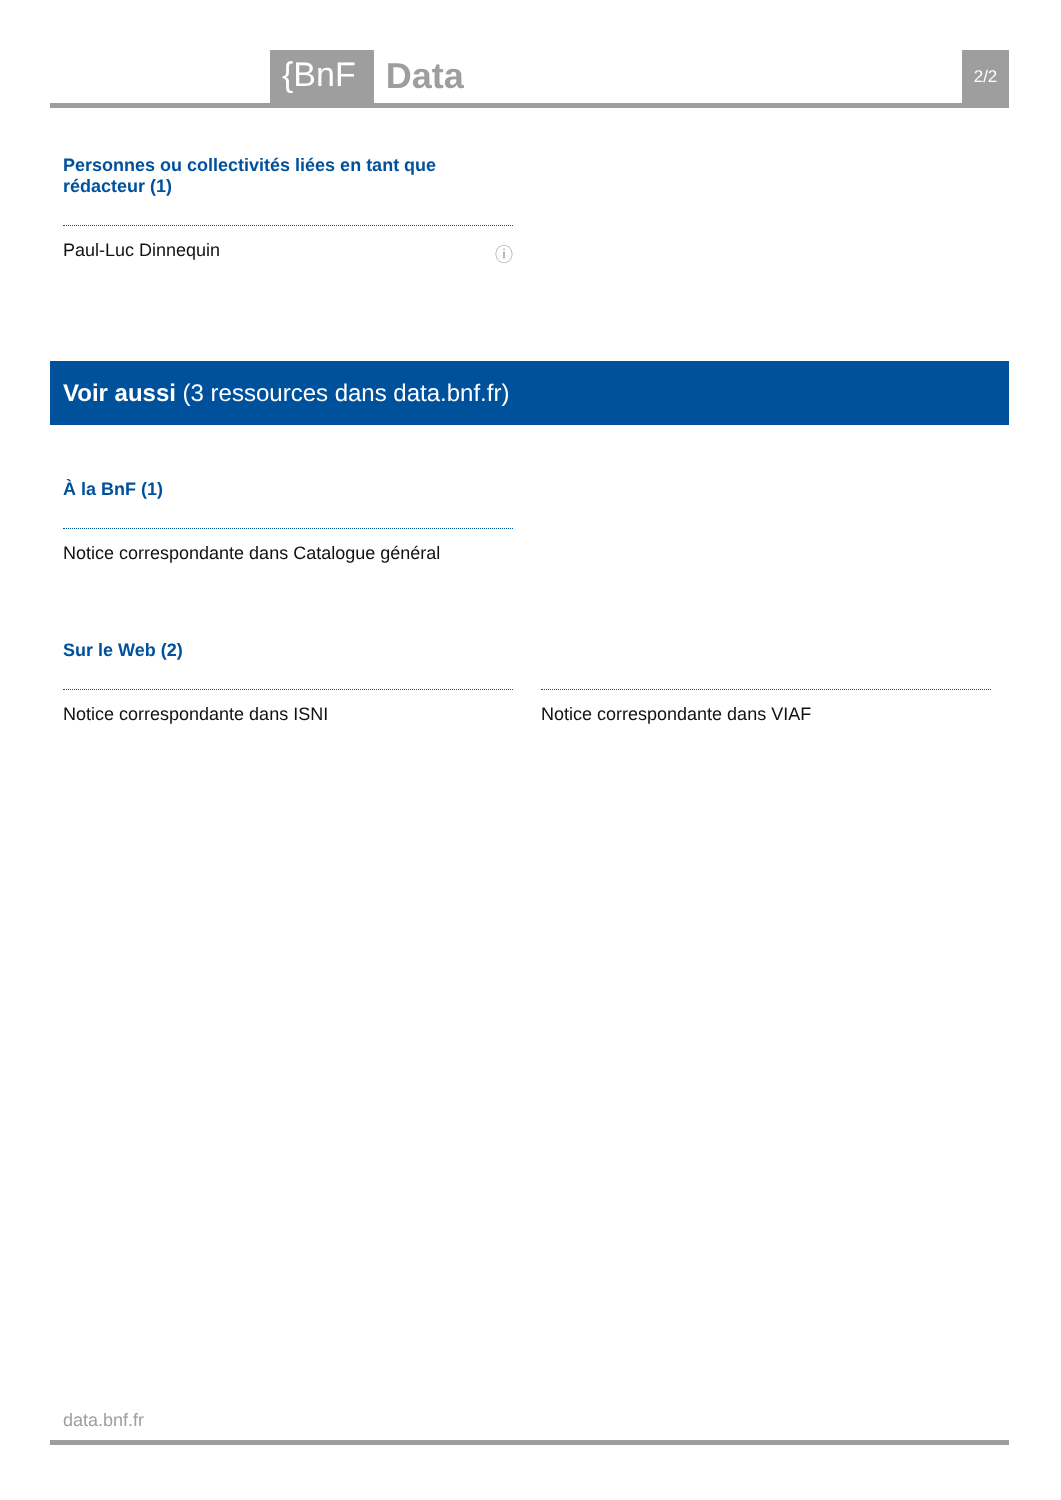{BnF Data 2/2
Personnes ou collectivités liées en tant que rédacteur (1)
Paul-Luc Dinnequin ⓘ
Voir aussi (3 ressources dans data.bnf.fr)
À la BnF (1)
Notice correspondante dans Catalogue général
Sur le Web (2)
Notice correspondante dans ISNI
Notice correspondante dans VIAF
data.bnf.fr